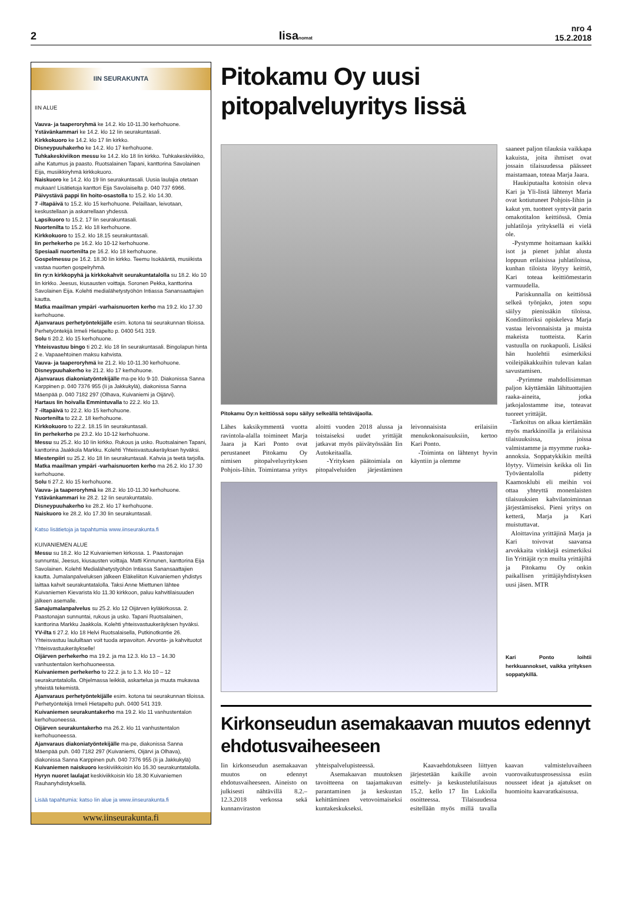2 Iisanomat nro 4
15.2.2018
IIN SEURAKUNTA
IIN ALUE
Vauva- ja taaperoryhmä ke 14.2. klo 10-11.30 kerhohuone.
Ystävänkammari ke 14.2. klo 12 Iin seurakuntasali.
Kirkkokuoro ke 14.2. klo 17 Iin kirkko.
Disneypuuhakerho ke 14.2. klo 17 kerhohuone.
Tuhkakeskiviikon messu ke 14.2. klo 18 Iin kirkko. Tuhkakeskiviikko, aihe Katumus ja paasto. Ruotsalainen Tapani, kanttorina Savolainen Eija, musiikkiryhmä kirkkokuoro.
Naiskuoro ke 14.2. klo 19 Iin seurakuntasali. Uusia laulajia otetaan mukaan! Lisätietoja kanttori Eija Savolaiselta p. 040 737 6966.
Päivystävä pappi Iin hoito-osastolla to 15.2. klo 14.30.
7 -iltapäivä to 15.2. klo 15 kerhohuone. Pelaillaan, leivotaan, keskustellaan ja askarrellaan yhdessä.
Lapsikuoro to 15.2. 17 Iin seurakuntasali.
Nuortenilta to 15.2. klo 18 kerhohuone.
Kirkkokuoro to 15.2. klo 18.15 seurakuntasali.
Iin perhekerho pe 16.2. klo 10-12 kerhohuone.
Spesiaali nuortenilta pe 16.2. klo 18 kerhohuone.
Gospelmessu pe 16.2. 18.30 Iin kirkko. Teemu Isokääntä, musiikista vastaa nuorten gospelryhmä.
Iin ry:n kirkkopyhä ja kirkkokahvit seurakuntatalolla su 18.2. klo 10 Iin kirkko. Jeesus, kiusausten voittaja. Soronen Pekka, kanttorina Savolainen Eija. Kolehti medialähetystyöhön Intiassa Sanansaattajien kautta.
Matka maailman ympäri -varhaisnuorten kerho ma 19.2. klo 17.30 kerhohuone.
Ajanvaraus perhetyöntekijälle esim. kotona tai seurakunnan tiloissa. Perhetyöntekijä Irmeli Hietapelto p. 0400 541 319.
Solu ti 20.2. klo 15 kerhohuone.
Yhteisvastuu bingo ti 20.2. klo 18 Iin seurakuntasali. Bingolapun hinta 2 e. Vapaaehtoinen maksu kahvista.
Vauva- ja taaperoryhmä ke 21.2. klo 10-11.30 kerhohuone.
Disneypuuhakerho ke 21.2. klo 17 kerhohuone.
Ajanvaraus diakoniatyöntekijälle ma-pe klo 9-10. Diakonissa Sanna Karppinen p. 040 7376 955 (Ii ja Jakkukylä), diakonissa Sanna Mäenpää p. 040 7182 297 (Olhava, Kuivaniemi ja Oijärvi).
Hartaus Iin hoivalla Emmintuvalla to 22.2. klo 13.
7 -iltapäivä to 22.2. klo 15 kerhohuone.
Nuortenilta to 22.2. 18 kerhohuone.
Kirkkokuoro to 22.2. 18.15 Iin seurakuntasali.
Iin perhekerho pe 23.2. klo 10-12 kerhohuone.
Messu su 25.2. klo 10 Iin kirkko. Rukous ja usko. Ruotsalainen Tapani, kanttorina Jaakkola Markku. Kolehti Yhteisvastuukeräyksen hyväksi.
Miestenpiiri su 25.2. klo 18 Iin seurakuntasali. Kahvia ja teetä tarjolla.
Matka maailman ympäri -varhaisnuorten kerho ma 26.2. klo 17.30 kerhohuone.
Solu ti 27.2. klo 15 kerhohuone.
Vauva- ja taaperoryhmä ke 28.2. klo 10-11.30 kerhohuone.
Ystävänkammari ke 28.2. 12 Iin seurakuntatalo.
Disneypuuhakerho ke 28.2. klo 17 kerhohuone.
Naiskuoro ke 28.2. klo 17.30 Iin seurakuntasali.
Katso lisätietoja ja tapahtumia www.iinseurakunta.fi
KUIVANIEMEN ALUE
Messu su 18.2. klo 12 Kuivaniemen kirkossa. 1. Paastonajan sunnuntai, Jeesus, kiusausten voittaja. Matti Kinnunen, kanttorina Eija Savolainen. Kolehti Medialähetystyöhön Intiassa Sanansaattajien kautta. Jumalanpalveluksen jälkeen Eläkeliiton Kuivaniemen yhdistys laittaa kahvit seurakuntatalolla. Taksi Anne Miettunen lähtee Kuivaniemen Kievarista klo 11.30 kirkkoon, paluu kahvitilaisuuden jälkeen asemalle.
Sanajumalanpalvelus su 25.2. klo 12 Oijärven kyläkirkossa. 2. Paastonajan sunnuntai, rukous ja usko. Tapani Ruotsalainen, kanttorina Markku Jaakkola. Kolehti yhteisvastuukeräyksen hyväksi.
YV-ilta ti 27.2. klo 18 Helvi Ruotsalaisella, Putkinotkontie 26. Yhteisvastuu lauluiltaan voit tuoda arpavoiton. Arvonta- ja kahvituotot Yhteisvastuukeräykselle!
Oijärven perhekerho ma 19.2. ja ma 12.3. klo 13 – 14.30 vanhustentalon kerhohuoneessa.
Kuivaniemen perhekerho to 22.2. ja to 1.3. klo 10 – 12 seurakuntatalolla. Ohjelmassa leikkiä, askartelua ja muuta mukavaa yhteistä tekemistä.
Ajanvaraus perhetyöntekijälle esim. kotona tai seurakunnan tiloissa. Perhetyöntekijä Irmeli Hietapelto puh. 0400 541 319.
Kuivaniemen seurakuntakerho ma 19.2. klo 11 vanhustentalon kerhohuoneessa.
Oijärven seurakuntakerho ma 26.2. klo 11 vanhustentalon kerhohuoneessa.
Ajanvaraus diakoniatyöntekijälle ma-pe, diakonissa Sanna Mäenpää puh. 040 7182 297 (Kuivaniemi, Oijärvi ja Olhava), diakonissa Sanna Karppinen puh. 040 7376 955 (Ii ja Jakkukylä)
Kuivaniemen naiskuoro keskiviikkoisin klo 16.30 seurakuntatalolla.
Hyryn nuoret laulajat keskiviikkoisin klo 18.30 Kuivaniemen Rauhanyhdistyksellä.
Lisää tapahtumia: katso Iin alue ja www.iinseurakunta.fi
www.iinseurakunta.fi
Pitokamu Oy uusi pitopalveluyritys Iissä
Pitokamu Oy:n keittiössä sopu säilyy selkeällä tehtäväjaolla.
Lähes kaksikymmentä vuotta ravintola-alalla toimineet Marja Jaara ja Kari Ponto ovat perustaneet Pitokamu Oy nimisen pitopalveluyrityksen Pohjois-Iihin. Toimintansa yritys aloitti vuoden 2018 alussa ja toistaiseksi uudet yrittäjät jatkavat myös päivätyössään Iin Autokeitaalla.
-Yrityksen päätoimiala on pitopalveluiden järjestäminen leivonnaisista erilaisiin menukokonaisuuksiin, kertoo Kari Ponto.
-Toiminta on lähtenyt hyvin käyntiin ja olemme
saaneet paljon tilauksia vaikkapa kakuista, joita ihmiset ovat jossain tilaisuudessa päässeet maistamaan, toteaa Marja Jaara.
Haukiputaalta kotoisin oleva Kari ja Yli-Iistä lähtenyt Maria ovat kotiutuneet Pohjois-Iihin ja kakut ym. tuotteet syntyvät parin omakotitalon keittiössä. Omia juhlatiloja yrityksellä ei vielä ole.
-Pystymme hoitamaan kaikki isot ja pienet juhlat alusta loppuun erilaisissa juhlatiloissa, kunhan tiloista löytyy keittiö, Kari toteaa keittiömestarin varmuudella.
Pariskunnalla on keittiössä selkeä työnjako, joten sopu säilyy pienissäkin tiloissa. Kondiittoriksi opiskeleva Marja vastaa leivonnaisista ja muista makeista tuotteista. Karin vastuulla on ruokapuoli. Lisäksi hän huolehtii esimerkiksi voileipäkakkuihin tulevan kalan savustamisen.
-Pyrimme mahdollisimman paljon käyttämään lähituottajien raaka-aineita, jotka jatkojalostamme itse, toteavat tuoreet yrittäjät.
-Tarkoitus on alkaa kiertämään myös markkinoilla ja erilaisissa tilaisuuksissa, joissa valmistamme ja myymme ruoka-annoksia. Soppatykkikin meiltä löytyy. Viimeisin keikka oli Iin Työväentalolla pidetty Kaamosklubi eli meihin voi ottaa yhteyttä monenlaisten tilaisuuksien kahvilatoiminnan järjestämiseksi. Pieni yritys on ketterä, Marja ja Kari muistuttavat.
Aloittavina yrittäjinä Marja ja Kari toivovat saavansa arvokkaita vinkkejä esimerkiksi Iin Yrittäjät ry:n muilta yrittäjiltä ja Pitokamu Oy onkin paikallisen yrittäjäyhdistyksen uusi jäsen. MTR
Kari Ponto loihtii herkkuannokset, vaikka yrityksen soppatykillä.
Kirkonseudun asemakaavan muutos edennyt ehdotusvaiheeseen
Iin kirkonseudun asemakaavan muutos on edennyt ehdotusvaiheeseen. Aineisto on julkisesti nähtävillä 8.2.–12.3.2018 verkossa sekä kunnanviraston yhteispalvelupisteessä.
Asemakaavan muutoksen tavoitteena on taajamakuvan parantaminen ja keskustan kehittäminen vetovoimaiseksi kuntakeskukseksi.
Kaavaehdotukseen liittyen järjestetään kaikille avoin esittely- ja keskustelutilaisuus 15.2. kello 17 Iin Lukiolla osoitteessa. Tilaisuudessa esitellään myös millä tavalla kaavan valmisteluvaiheen vuorovaikutusprosessissa esiin nousseet ideat ja ajatukset on huomioitu kaavaratkaisussa.